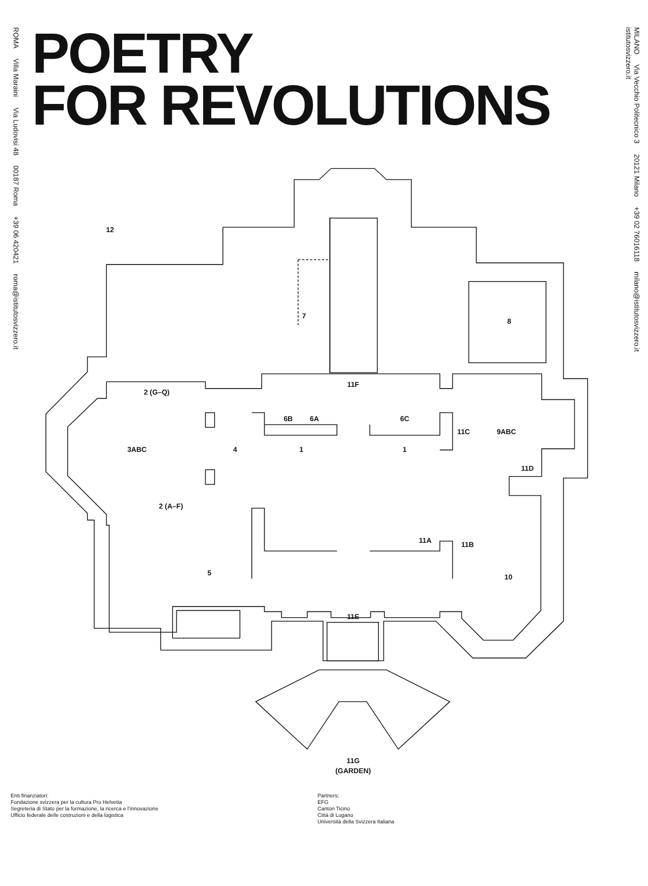ROMA Villa Maraini Via Ludovisi 48 00187 Roma +39 06 420421 roma@istitutosvizzero.it
POETRY
FOR REVOLUTIONS
12
7
8
11F
2 (G–Q)
6B
6A
6C
11C
9ABC
3ABC
4
1
1
11D
2 (A–F)
11A
11B
5
10
11E
11G
(GARDEN)
Enti finanziatori:
Fondazione svizzera per la cultura Pro Helvetia
Segreteria di Stato per la formazione, la ricerca e l’innovazione
Ufficio federale delle costruzioni e della logistica
Partners:
EFG
Canton Ticino
Città di Lugano
Università della Svizzera Italiana
MILANO Via Vecchio Politecnico 3 20121 Milano +39 02 76016118 milano@istitutosvizzero.it
istitutosvizzero.it